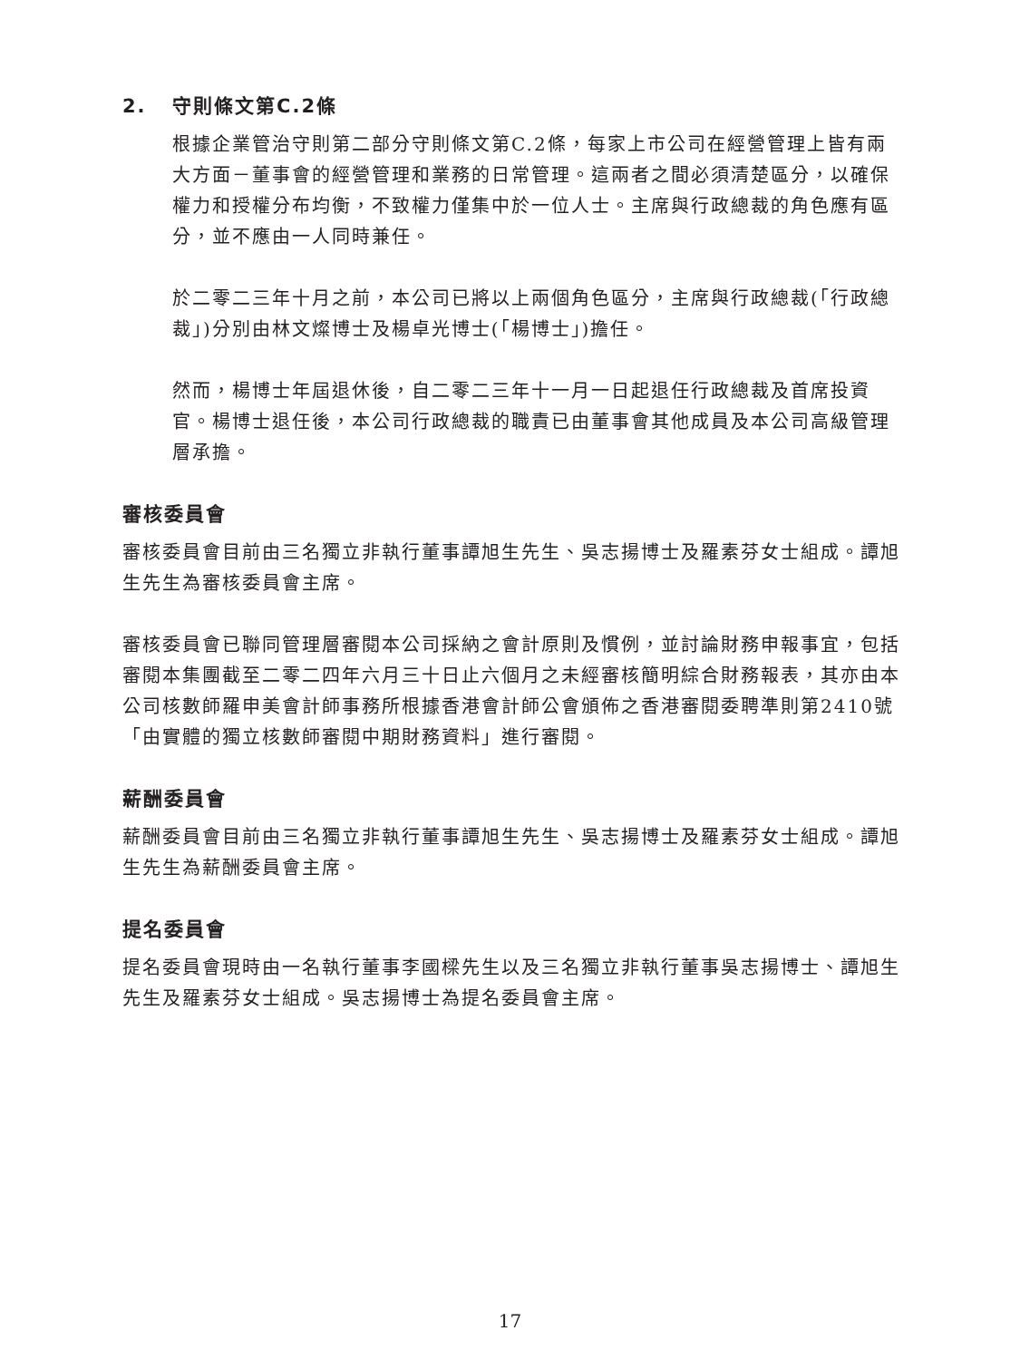2. 守則條文第C.2條
根據企業管治守則第二部分守則條文第C.2條，每家上市公司在經營管理上皆有兩大方面－董事會的經營管理和業務的日常管理。這兩者之間必須清楚區分，以確保權力和授權分布均衡，不致權力僅集中於一位人士。主席與行政總裁的角色應有區分，並不應由一人同時兼任。
於二零二三年十月之前，本公司已將以上兩個角色區分，主席與行政總裁(「行政總裁」)分別由林文燦博士及楊卓光博士(「楊博士」)擔任。
然而，楊博士年屆退休後，自二零二三年十一月一日起退任行政總裁及首席投資官。楊博士退任後，本公司行政總裁的職責已由董事會其他成員及本公司高級管理層承擔。
審核委員會
審核委員會目前由三名獨立非執行董事譚旭生先生、吳志揚博士及羅素芬女士組成。譚旭生先生為審核委員會主席。
審核委員會已聯同管理層審閱本公司採納之會計原則及慣例，並討論財務申報事宜，包括審閱本集團截至二零二四年六月三十日止六個月之未經審核簡明綜合財務報表，其亦由本公司核數師羅申美會計師事務所根據香港會計師公會頒佈之香港審閱委聘準則第2410號「由實體的獨立核數師審閱中期財務資料」進行審閱。
薪酬委員會
薪酬委員會目前由三名獨立非執行董事譚旭生先生、吳志揚博士及羅素芬女士組成。譚旭生先生為薪酬委員會主席。
提名委員會
提名委員會現時由一名執行董事李國樑先生以及三名獨立非執行董事吳志揚博士、譚旭生先生及羅素芬女士組成。吳志揚博士為提名委員會主席。
17